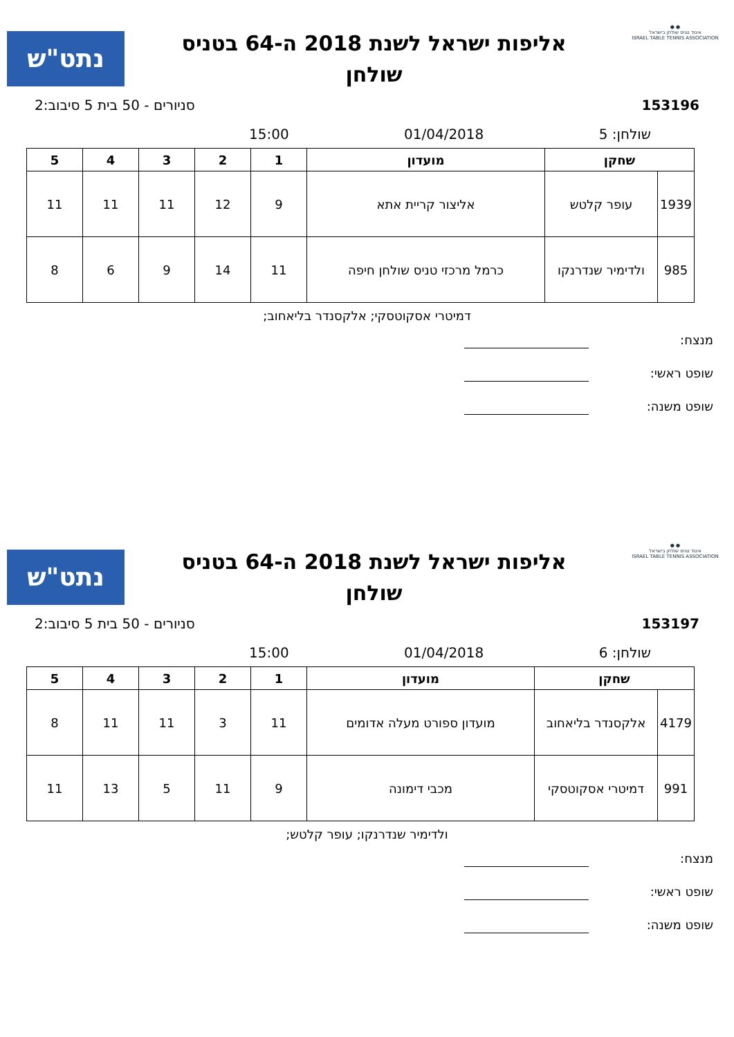● ●
איגוד טניס שולחן בישראל
ISRAEL TABLE TENNIS ASSOCIATION
אליפות ישראל לשנת 2018 ה-64 בטניס
שולחן
נתט"ש
153196 סניורים - 50 בית 5 סיבוב:2
שולחן: 5 01/04/2018 15:00
| שחקן | | מועדון | 1 | 2 | 3 | 4 | 5 |
| --- | --- | --- | --- | --- | --- | --- | --- |
| 1939 | עופר קלטש | אליצור קריית אתא | 9 | 12 | 11 | 11 | 11 |
| 985 | ולדימיר שנדרנקו | כרמל מרכזי טניס שולחן חיפה | 11 | 14 | 9 | 6 | 8 |
דמיטרי אסקוטסקי; אלקסנדר בליאחוב;
מנצח:
שופט ראשי:
שופט משנה:
● ●
איגוד טניס שולחן בישראל
ISRAEL TABLE TENNIS ASSOCIATION
אליפות ישראל לשנת 2018 ה-64 בטניס
שולחן
נתט"ש
153197 סניורים - 50 בית 5 סיבוב:2
שולחן: 6 01/04/2018 15:00
| שחקן | | מועדון | 1 | 2 | 3 | 4 | 5 |
| --- | --- | --- | --- | --- | --- | --- | --- |
| 4179 | אלקסנדר בליאחוב | מועדון ספורט מעלה אדומים | 11 | 3 | 11 | 11 | 8 |
| 991 | דמיטרי אסקוטסקי | מכבי דימונה | 9 | 11 | 5 | 13 | 11 |
ולדימיר שנדרנקו; עופר קלטש;
מנצח:
שופט ראשי:
שופט משנה: